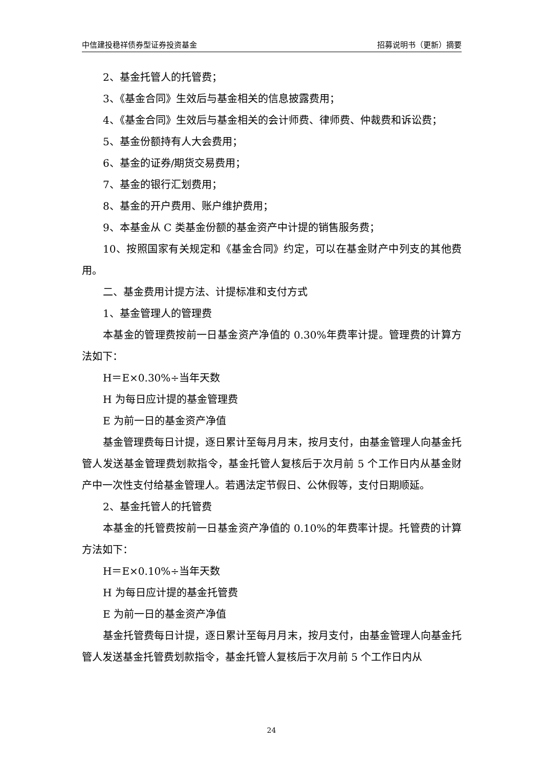中信建投稳祥债券型证券投资基金 招募说明书（更新）摘要
2、基金托管人的托管费；
3、《基金合同》生效后与基金相关的信息披露费用；
4、《基金合同》生效后与基金相关的会计师费、律师费、仲裁费和诉讼费；
5、基金份额持有人大会费用；
6、基金的证券/期货交易费用；
7、基金的银行汇划费用；
8、基金的开户费用、账户维护费用；
9、本基金从 C 类基金份额的基金资产中计提的销售服务费；
10、按照国家有关规定和《基金合同》约定，可以在基金财产中列支的其他费用。
二、基金费用计提方法、计提标准和支付方式
1、基金管理人的管理费
本基金的管理费按前一日基金资产净值的 0.30%年费率计提。管理费的计算方法如下：
H＝E×0.30%÷当年天数
H 为每日应计提的基金管理费
E 为前一日的基金资产净值
基金管理费每日计提，逐日累计至每月月末，按月支付，由基金管理人向基金托管人发送基金管理费划款指令，基金托管人复核后于次月前 5 个工作日内从基金财产中一次性支付给基金管理人。若遇法定节假日、公休假等，支付日期顺延。
2、基金托管人的托管费
本基金的托管费按前一日基金资产净值的 0.10%的年费率计提。托管费的计算方法如下：
H＝E×0.10%÷当年天数
H 为每日应计提的基金托管费
E 为前一日的基金资产净值
基金托管费每日计提，逐日累计至每月月末，按月支付，由基金管理人向基金托管人发送基金托管费划款指令，基金托管人复核后于次月前 5 个工作日内从
24